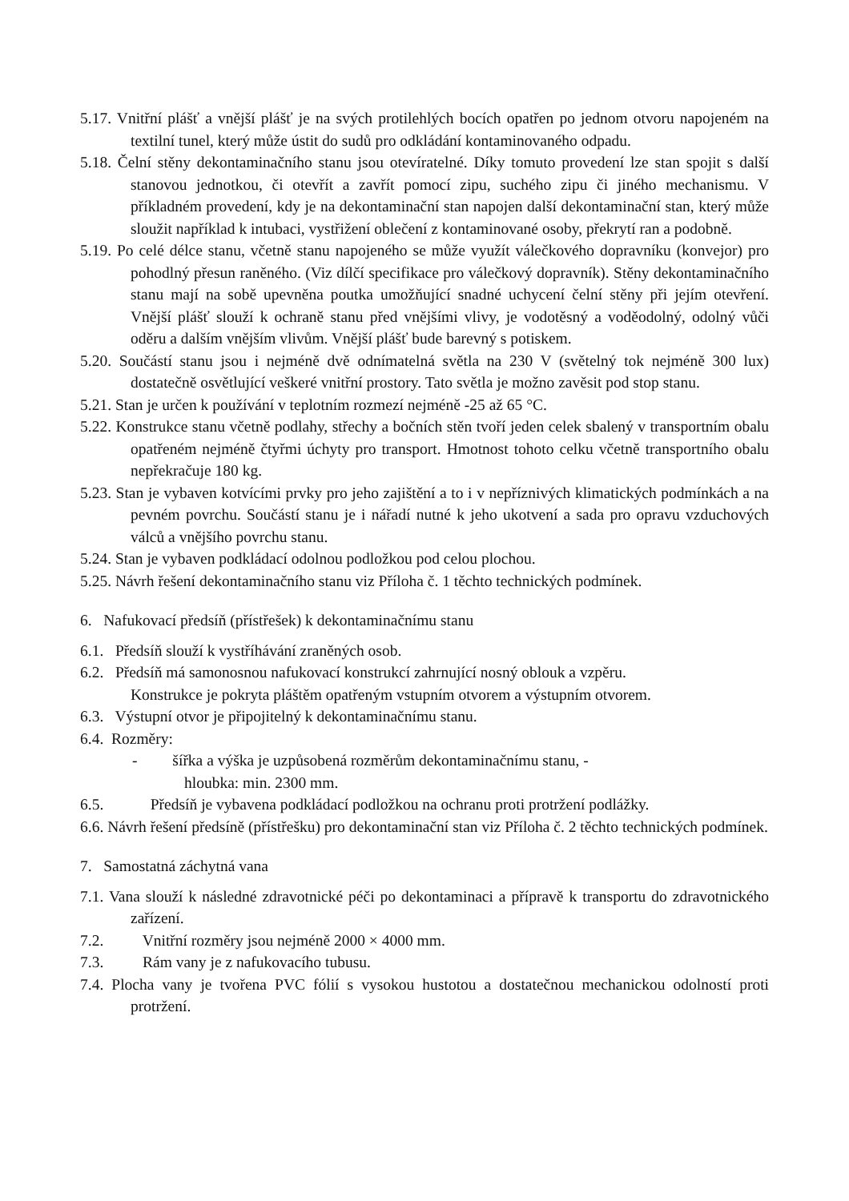5.17. Vnitřní plášť a vnější plášť je na svých protilehlých bocích opatřen po jednom otvoru napojeném na textilní tunel, který může ústit do sudů pro odkládání kontaminovaného odpadu.
5.18. Čelní stěny dekontaminačního stanu jsou otevíratelné. Díky tomuto provedení lze stan spojit s další stanovou jednotkou, či otevřít a zavřít pomocí zipu, suchého zipu či jiného mechanismu. V příkladném provedení, kdy je na dekontaminační stan napojen další dekontaminační stan, který může sloužit například k intubaci, vystřižení oblečení z kontaminované osoby, překrytí ran a podobně.
5.19. Po celé délce stanu, včetně stanu napojeného se může využít válečkového dopravníku (konvejor) pro pohodlný přesun raněného. (Viz dílčí specifikace pro válečkový dopravník). Stěny dekontaminačního stanu mají na sobě upevněna poutka umožňující snadné uchycení čelní stěny při jejím otevření. Vnější plášť slouží k ochraně stanu před vnějšími vlivy, je vodotěsný a voděodolný, odolný vůči oděru a dalším vnějším vlivům. Vnější plášť bude barevný s potiskem.
5.20. Součástí stanu jsou i nejméně dvě odnímatelná světla na 230 V (světelný tok nejméně 300 lux) dostatečně osvětlující veškeré vnitřní prostory. Tato světla je možno zavěsit pod stop stanu.
5.21. Stan je určen k používání v teplotním rozmezí nejméně -25 až 65 °C.
5.22. Konstrukce stanu včetně podlahy, střechy a bočních stěn tvoří jeden celek sbalený v transportním obalu opatřeném nejméně čtyřmi úchyty pro transport. Hmotnost tohoto celku včetně transportního obalu nepřekračuje 180 kg.
5.23. Stan je vybaven kotvícími prvky pro jeho zajištění a to i v nepříznivých klimatických podmínkách a na pevném povrchu. Součástí stanu je i nářadí nutné k jeho ukotvení a sada pro opravu vzduchových válců a vnějšího povrchu stanu.
5.24. Stan je vybaven podkládací odolnou podložkou pod celou plochou.
5.25. Návrh řešení dekontaminačního stanu viz Příloha č. 1 těchto technických podmínek.
6. Nafukovací předsíň (přístřešek) k dekontaminačnímu stanu
6.1. Předsíň slouží k vystříhávání zraněných osob.
6.2. Předsíň má samonosnou nafukovací konstrukcí zahrnující nosný oblouk a vzpěru.
Konstrukce je pokryta pláštěm opatřeným vstupním otvorem a výstupním otvorem.
6.3. Výstupní otvor je připojitelný k dekontaminačnímu stanu.
6.4. Rozměry:
- šířka a výška je uzpůsobená rozměrům dekontaminačnímu stanu, -
hloubka: min. 2300 mm.
6.5. Předsíň je vybavena podkládací podložkou na ochranu proti protržení podlážky.
6.6. Návrh řešení předsíně (přístřešku) pro dekontaminační stan viz Příloha č. 2 těchto technických podmínek.
7. Samostatná záchytná vana
7.1. Vana slouží k následné zdravotnické péči po dekontaminaci a přípravě k transportu do zdravotnického zařízení.
7.2. Vnitřní rozměry jsou nejméně 2000 × 4000 mm.
7.3. Rám vany je z nafukovacího tubusu.
7.4. Plocha vany je tvořena PVC fólií s vysokou hustotou a dostatečnou mechanickou odolností proti protržení.